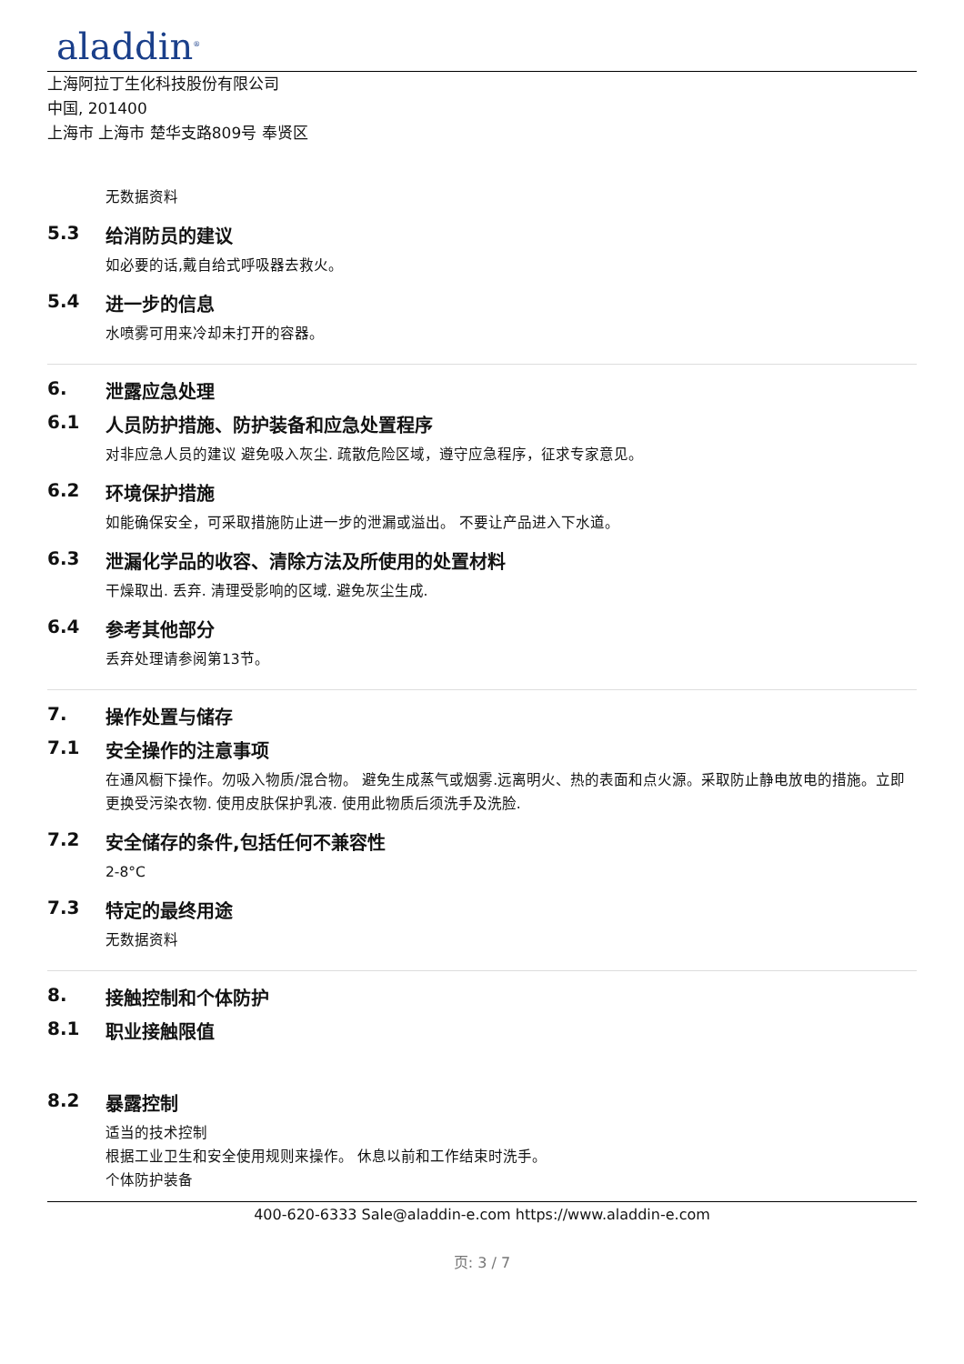aladdin<sup>®</sup>
上海阿拉丁生化科技股份有限公司
中国, 201400
上海市 上海市 楚华支路809号 奉贤区
无数据资料
5.3 给消防员的建议
如必要的话,戴自给式呼吸器去救火。
5.4 进一步的信息
水喷雾可用来冷却未打开的容器。
6. 泄露应急处理
6.1 人员防护措施、防护装备和应急处置程序
对非应急人员的建议 避免吸入灰尘. 疏散危险区域，遵守应急程序，征求专家意见。
6.2 环境保护措施
如能确保安全，可采取措施防止进一步的泄漏或溢出。 不要让产品进入下水道。
6.3 泄漏化学品的收容、清除方法及所使用的处置材料
干燥取出. 丢弃. 清理受影响的区域. 避免灰尘生成.
6.4 参考其他部分
丢弃处理请参阅第13节。
7. 操作处置与储存
7.1 安全操作的注意事项
在通风橱下操作。勿吸入物质/混合物。 避免生成蒸气或烟雾.远离明火、热的表面和点火源。采取防止静电放电的措施。立即更换受污染衣物. 使用皮肤保护乳液. 使用此物质后须洗手及洗脸.
7.2 安全储存的条件,包括任何不兼容性
2-8°C
7.3 特定的最终用途
无数据资料
8. 接触控制和个体防护
8.1 职业接触限值
8.2 暴露控制
适当的技术控制
根据工业卫生和安全使用规则来操作。 休息以前和工作结束时洗手。
个体防护装备
400-620-6333 Sale@aladdin-e.com https://www.aladdin-e.com
页: 3 / 7